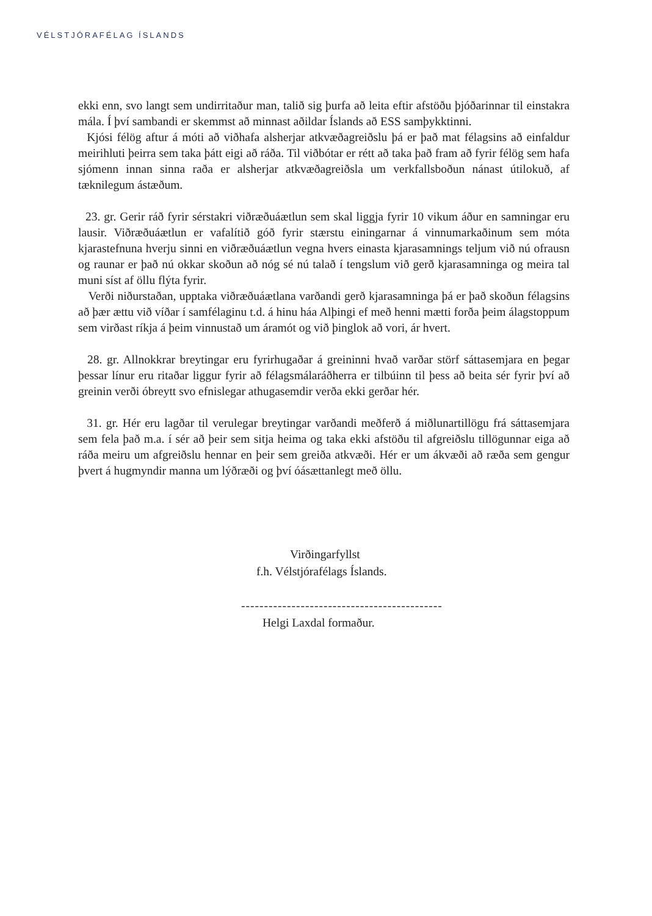VÉLSTJÓRAFÉLAG ÍSLANDS
ekki enn, svo langt sem undirritaður man, talið sig þurfa að leita eftir afstöðu þjóðarinnar til einstakra mála. Í því sambandi er skemmst að minnast aðildar Íslands að ESS samþykktinni.
Kjósi félög aftur á móti að viðhafa alsherjar atkvæðagreiðslu þá er það mat félagsins að einfaldur meirihluti þeirra sem taka þátt eigi að ráða. Til viðbótar er rétt að taka það fram að fyrir félög sem hafa sjómenn innan sinna raða er alsherjar atkvæðagreiðsla um verkfallsboðun nánast útilokuð, af tæknilegum ástæðum.
23. gr. Gerir ráð fyrir sérstakri viðræðuáætlun sem skal liggja fyrir 10 vikum áður en samningar eru lausir. Viðræðuáætlun er vafalítið góð fyrir stærstu einingarnar á vinnumarkaðinum sem móta kjarastefnuna hverju sinni en viðræðuáætlun vegna hvers einasta kjarasamnings teljum við nú ofrausn og raunar er það nú okkar skoðun að nóg sé nú talað í tengslum við gerð kjarasamninga og meira tal muni síst af öllu flýta fyrir.
Verði niðurstaðan, upptaka viðræðuáætlana varðandi gerð kjarasamninga þá er það skoðun félagsins að þær ættu við víðar í samfélaginu t.d. á hinu háa Alþingi ef með henni mætti forða þeim álagstoppum sem virðast ríkja á þeim vinnustað um áramót og við þinglok að vori, ár hvert.
28. gr. Allnokkrar breytingar eru fyrirhugaðar á greininni hvað varðar störf sáttasemjara en þegar þessar línur eru ritaðar liggur fyrir að félagsmálaráðherra er tilbúinn til þess að beita sér fyrir því að greinin verði óbreytt svo efnislegar athugasemdir verða ekki gerðar hér.
31. gr. Hér eru lagðar til verulegar breytingar varðandi meðferð á miðlunartillögu frá sáttasemjara sem fela það m.a. í sér að þeir sem sitja heima og taka ekki afstöðu til afgreiðslu tillögunnar eiga að ráða meiru um afgreiðslu hennar en þeir sem greiða atkvæði. Hér er um ákvæði að ræða sem gengur þvert á hugmyndir manna um lýðræði og því óásættanlegt með öllu.
Virðingarfyllst
f.h. Vélstjórafélags Íslands.
--------------------------------------------
Helgi Laxdal formaður.